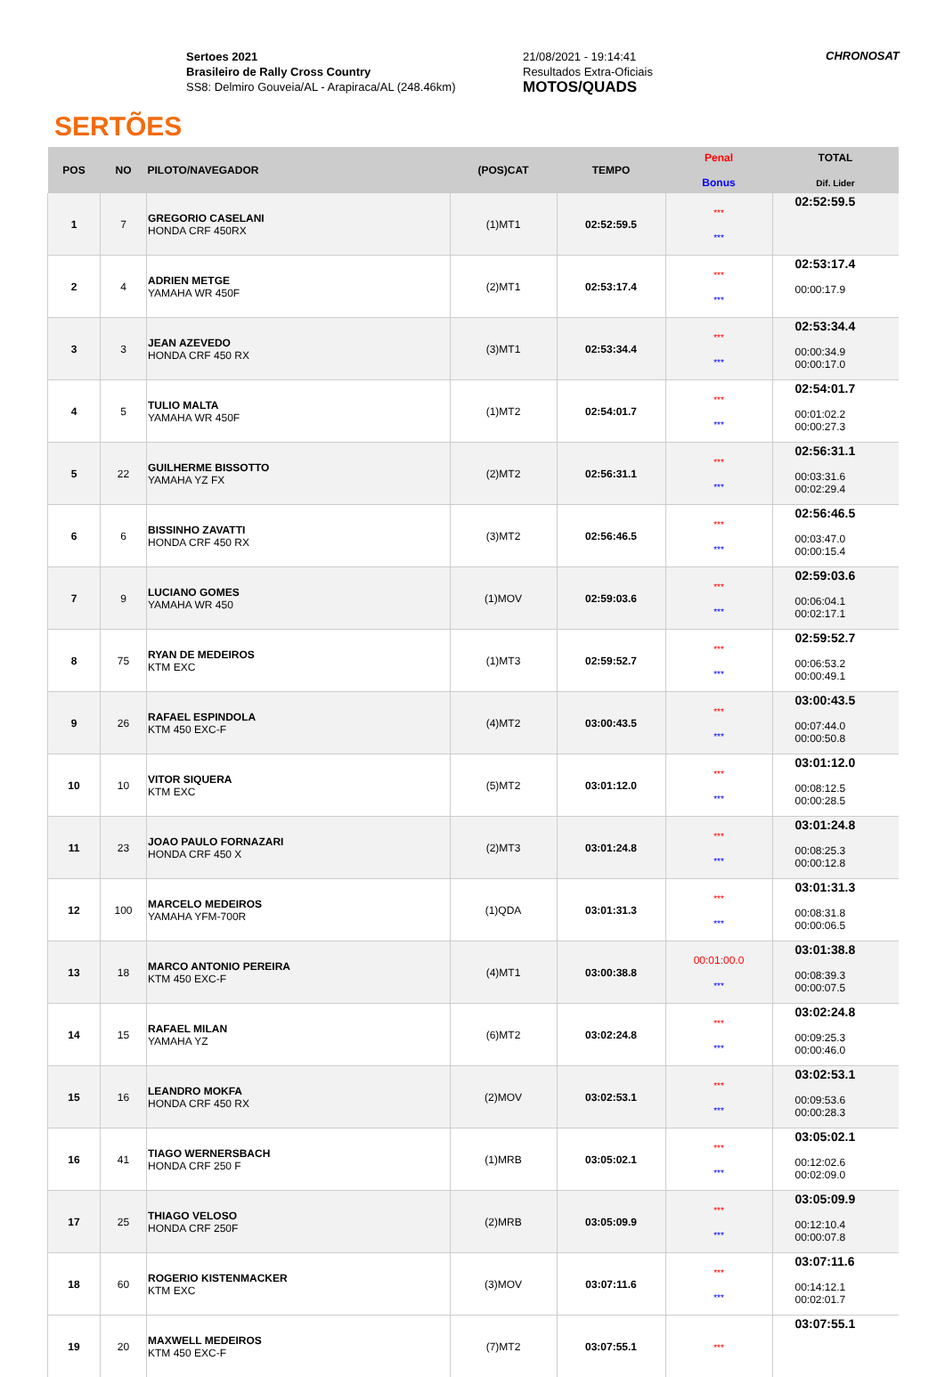SERTÕES
Sertoes 2021
Brasileiro de Rally Cross Country
SS8: Delmiro Gouveia/AL - Arapiraca/AL (248.46km)
21/08/2021 - 19:14:41
Resultados Extra-Oficiais
MOTOS/QUADS
CHRONOSAT
| POS | NO | PILOTO/NAVEGADOR | (POS)CAT | TEMPO | Penal Bonus | TOTAL Dif. Lider |
| --- | --- | --- | --- | --- | --- | --- |
| 1 | 7 | GREGORIO CASELANI HONDA CRF 450RX | (1)MT1 | 02:52:59.5 | *** *** | 02:52:59.5 |
| 2 | 4 | ADRIEN METGE YAMAHA WR 450F | (2)MT1 | 02:53:17.4 | *** *** | 02:53:17.4 00:00:17.9 |
| 3 | 3 | JEAN AZEVEDO HONDA CRF 450 RX | (3)MT1 | 02:53:34.4 | *** *** | 02:53:34.4 00:00:34.9 00:00:17.0 |
| 4 | 5 | TULIO MALTA YAMAHA WR 450F | (1)MT2 | 02:54:01.7 | *** *** | 02:54:01.7 00:01:02.2 00:00:27.3 |
| 5 | 22 | GUILHERME BISSOTTO YAMAHA YZ FX | (2)MT2 | 02:56:31.1 | *** *** | 02:56:31.1 00:03:31.6 00:02:29.4 |
| 6 | 6 | BISSINHO ZAVATTI HONDA CRF 450 RX | (3)MT2 | 02:56:46.5 | *** *** | 02:56:46.5 00:03:47.0 00:00:15.4 |
| 7 | 9 | LUCIANO GOMES YAMAHA WR 450 | (1)MOV | 02:59:03.6 | *** *** | 02:59:03.6 00:06:04.1 00:02:17.1 |
| 8 | 75 | RYAN DE MEDEIROS KTM EXC | (1)MT3 | 02:59:52.7 | *** *** | 02:59:52.7 00:06:53.2 00:00:49.1 |
| 9 | 26 | RAFAEL ESPINDOLA KTM 450 EXC-F | (4)MT2 | 03:00:43.5 | *** *** | 03:00:43.5 00:07:44.0 00:00:50.8 |
| 10 | 10 | VITOR SIQUERA KTM EXC | (5)MT2 | 03:01:12.0 | *** *** | 03:01:12.0 00:08:12.5 00:00:28.5 |
| 11 | 23 | JOAO PAULO FORNAZARI HONDA CRF 450 X | (2)MT3 | 03:01:24.8 | *** *** | 03:01:24.8 00:08:25.3 00:00:12.8 |
| 12 | 100 | MARCELO MEDEIROS YAMAHA YFM-700R | (1)QDA | 03:01:31.3 | *** *** | 03:01:31.3 00:08:31.8 00:00:06.5 |
| 13 | 18 | MARCO ANTONIO PEREIRA KTM 450 EXC-F | (4)MT1 | 03:00:38.8 | 00:01:00.0 *** | 03:01:38.8 00:08:39.3 00:00:07.5 |
| 14 | 15 | RAFAEL MILAN YAMAHA YZ | (6)MT2 | 03:02:24.8 | *** *** | 03:02:24.8 00:09:25.3 00:00:46.0 |
| 15 | 16 | LEANDRO MOKFA HONDA CRF 450 RX | (2)MOV | 03:02:53.1 | *** *** | 03:02:53.1 00:09:53.6 00:00:28.3 |
| 16 | 41 | TIAGO WERNERSBACH HONDA CRF 250 F | (1)MRB | 03:05:02.1 | *** *** | 03:05:02.1 00:12:02.6 00:02:09.0 |
| 17 | 25 | THIAGO VELOSO HONDA CRF 250F | (2)MRB | 03:05:09.9 | *** *** | 03:05:09.9 00:12:10.4 00:00:07.8 |
| 18 | 60 | ROGERIO KISTENMACKER KTM EXC | (3)MOV | 03:07:11.6 | *** *** | 03:07:11.6 00:14:12.1 00:02:01.7 |
| 19 | 20 | MAXWELL MEDEIROS KTM 450 EXC-F | (7)MT2 | 03:07:55.1 | *** | 03:07:55.1 |